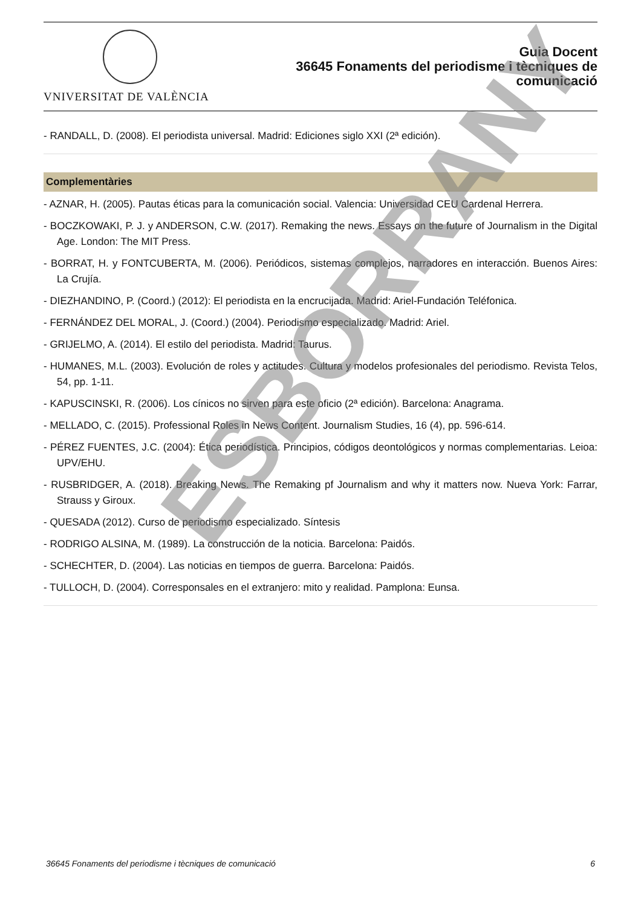VNIVERSITAT DE VALÈNCIA
Guia Docent
36645 Fonaments del periodisme i tècniques de
comunicació
- RANDALL, D. (2008). El periodista universal. Madrid: Ediciones siglo XXI (2ª edición).
Complementàries
- AZNAR, H. (2005). Pautas éticas para la comunicación social. Valencia: Universidad CEU Cardenal Herrera.
- BOCZKOWAKI, P. J. y ANDERSON, C.W. (2017). Remaking the news. Essays on the future of Journalism in the Digital Age. London: The MIT Press.
- BORRAT, H. y FONTCUBERTA, M. (2006). Periódicos, sistemas complejos, narradores en interacción. Buenos Aires: La Crujía.
- DIEZHANDINO, P. (Coord.) (2012): El periodista en la encrucijada. Madrid: Ariel-Fundación Teléfonica.
- FERNÁNDEZ DEL MORAL, J. (Coord.) (2004). Periodismo especializado. Madrid: Ariel.
- GRIJELMO, A. (2014). El estilo del periodista. Madrid: Taurus.
- HUMANES, M.L. (2003). Evolución de roles y actitudes. Cultura y modelos profesionales del periodismo. Revista Telos, 54, pp. 1-11.
- KAPUSCINSKI, R. (2006). Los cínicos no sirven para este oficio (2ª edición). Barcelona: Anagrama.
- MELLADO, C. (2015). Professional Roles in News Content. Journalism Studies, 16 (4), pp. 596-614.
- PÉREZ FUENTES, J.C. (2004): Ética periodística. Principios, códigos deontológicos y normas complementarias. Leioa: UPV/EHU.
- RUSBRIDGER, A. (2018). Breaking News. The Remaking pf Journalism and why it matters now. Nueva York: Farrar, Strauss y Giroux.
- QUESADA (2012). Curso de periodismo especializado. Síntesis
- RODRIGO ALSINA, M. (1989). La construcción de la noticia. Barcelona: Paidós.
- SCHECHTER, D. (2004). Las noticias en tiempos de guerra. Barcelona: Paidós.
- TULLOCH, D. (2004). Corresponsales en el extranjero: mito y realidad. Pamplona: Eunsa.
ESBORRANY
36645 Fonaments del periodisme i tècniques de comunicació 6